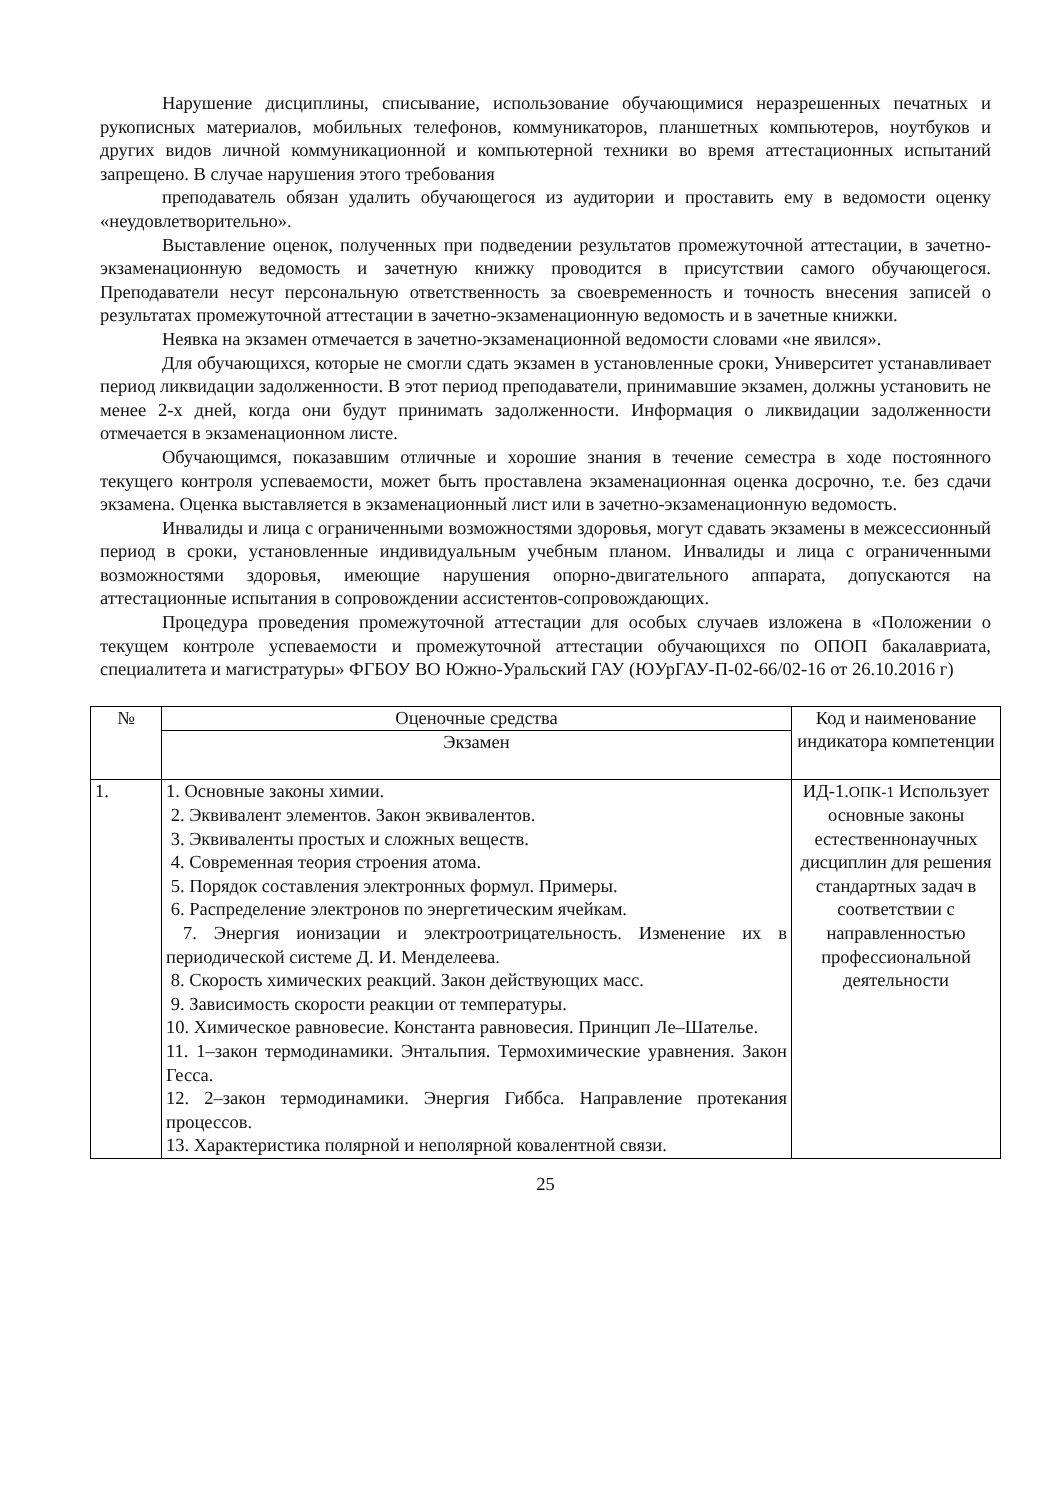Нарушение дисциплины, списывание, использование обучающимися неразрешенных печатных и рукописных материалов, мобильных телефонов, коммуникаторов, планшетных компьютеров, ноутбуков и других видов личной коммуникационной и компьютерной техники во время аттестационных испытаний запрещено. В случае нарушения этого требования
преподаватель обязан удалить обучающегося из аудитории и проставить ему в ведомости оценку «неудовлетворительно».
Выставление оценок, полученных при подведении результатов промежуточной аттестации, в зачетно-экзаменационную ведомость и зачетную книжку проводится в присутствии самого обучающегося. Преподаватели несут персональную ответственность за своевременность и точность внесения записей о результатах промежуточной аттестации в зачетно-экзаменационную ведомость и в зачетные книжки.
Неявка на экзамен отмечается в зачетно-экзаменационной ведомости словами «не явился».
Для обучающихся, которые не смогли сдать экзамен в установленные сроки, Университет устанавливает период ликвидации задолженности. В этот период преподаватели, принимавшие экзамен, должны установить не менее 2-х дней, когда они будут принимать задолженности. Информация о ликвидации задолженности отмечается в экзаменационном листе.
Обучающимся, показавшим отличные и хорошие знания в течение семестра в ходе постоянного текущего контроля успеваемости, может быть проставлена экзаменационная оценка досрочно, т.е. без сдачи экзамена. Оценка выставляется в экзаменационный лист или в зачетно-экзаменационную ведомость.
Инвалиды и лица с ограниченными возможностями здоровья, могут сдавать экзамены в межсессионный период в сроки, установленные индивидуальным учебным планом. Инвалиды и лица с ограниченными возможностями здоровья, имеющие нарушения опорно-двигательного аппарата, допускаются на аттестационные испытания в сопровождении ассистентов-сопровождающих.
Процедура проведения промежуточной аттестации для особых случаев изложена в «Положении о текущем контроле успеваемости и промежуточной аттестации обучающихся по ОПОП бакалавриата, специалитета и магистратуры» ФГБОУ ВО Южно-Уральский ГАУ (ЮУрГАУ-П-02-66/02-16 от 26.10.2016 г)
| № | Оценочные средства | Код и наименование индикатора компетенции |
| --- | --- | --- |
| | Экзамен | |
| 1. | 1. Основные законы химии. 2. Эквивалент элементов. Закон эквивалентов. 3. Эквиваленты простых и сложных веществ. 4. Современная теория строения атома. 5. Порядок составления электронных формул. Примеры. 6. Распределение электронов по энергетическим ячейкам. 7. Энергия ионизации и электроотрицательность. Изменение их в периодической системе Д. И. Менделеева. 8. Скорость химических реакций. Закон действующих масс. 9. Зависимость скорости реакции от температуры. 10. Химическое равновесие. Константа равновесия. Принцип Ле–Шателье. 11. 1–закон термодинамики. Энтальпия. Термохимические уравнения. Закон Гесса. 12. 2–закон термодинамики. Энергия Гиббса. Направление протекания процессов. 13. Характеристика полярной и неполярной ковалентной связи. | ИД-1. ОПК-1 Использует основные законы естественнонаучных дисциплин для решения стандартных задач в соответствии с направленностью профессиональной деятельности |
25